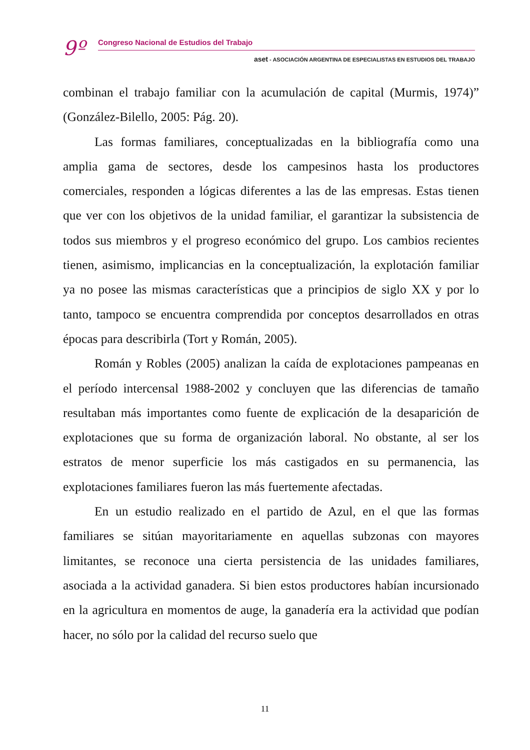9º
Congreso Nacional de Estudios del Trabajo
aset - ASOCIACIÓN ARGENTINA DE ESPECIALISTAS EN ESTUDIOS DEL TRABAJO
combinan el trabajo familiar con la acumulación de capital (Murmis, 1974)” (González-Bilello, 2005: Pág. 20).
Las formas familiares, conceptualizadas en la bibliografía como una amplia gama de sectores, desde los campesinos hasta los productores comerciales, responden a lógicas diferentes a las de las empresas. Estas tienen que ver con los objetivos de la unidad familiar, el garantizar la subsistencia de todos sus miembros y el progreso económico del grupo. Los cambios recientes tienen, asimismo, implicancias en la conceptualización, la explotación familiar ya no posee las mismas características que a principios de siglo XX y por lo tanto, tampoco se encuentra comprendida por conceptos desarrollados en otras épocas para describirla (Tort y Román, 2005).
Román y Robles (2005) analizan la caída de explotaciones pampeanas en el período intercensal 1988-2002 y concluyen que las diferencias de tamaño resultaban más importantes como fuente de explicación de la desaparición de explotaciones que su forma de organización laboral. No obstante, al ser los estratos de menor superficie los más castigados en su permanencia, las explotaciones familiares fueron las más fuertemente afectadas.
En un estudio realizado en el partido de Azul, en el que las formas familiares se sitúan mayoritariamente en aquellas subzonas con mayores limitantes, se reconoce una cierta persistencia de las unidades familiares, asociada a la actividad ganadera. Si bien estos productores habían incursionado en la agricultura en momentos de auge, la ganadería era la actividad que podían hacer, no sólo por la calidad del recurso suelo que
11